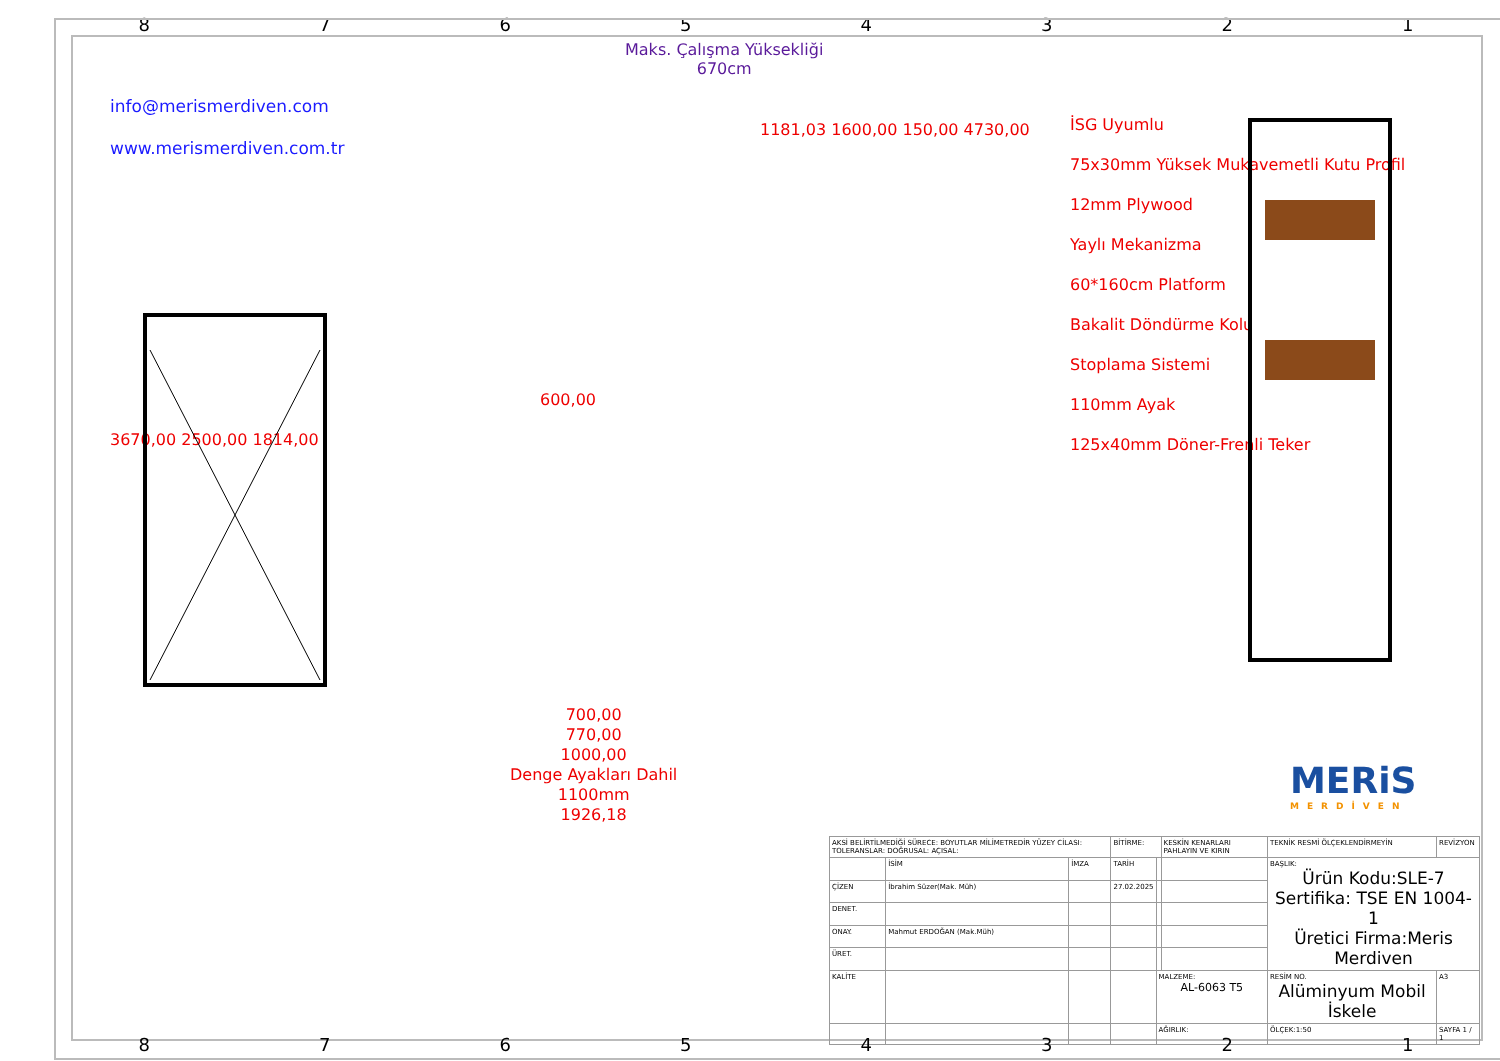87654321
info@merismerdiven.com
www.merismerdiven.com.tr
Maks. Çalışma Yüksekliği
670cm
İSG Uyumlu
75x30mm Yüksek Mukavemetli Kutu Profil
12mm Plywood
Yaylı Mekanizma
60*160cm Platform
Bakalit Döndürme Kolu
Stoplama Sistemi
110mm Ayak
125x40mm Döner-Frenli Teker
3670,00 2500,00 1814,00
600,00
700,00
770,00
1000,00
Denge Ayakları Dahil
1100mm
1926,18
1181,03 1600,00 150,00 4730,00
MERiS
MERDİVEN
| AKSİ BELİRTİLMEDİĞİ SÜRECE: BOYUTLAR MİLİMETREDİR YÜZEY CİLASI: TOLERANSLAR: DOĞRUSAL: AÇISAL: | | | BİTİRME: | | KESKİN KENARLARI PAHLAYIN VE KIRIN | TEKNİK RESMİ ÖLÇEKLENDİRMEYİN | REVİZYON |
| | İSİM | İMZA | TARİH | | | BAŞLIK: Ürün Kodu:SLE-7 Sertifika: TSE EN 1004-1 Üretici Firma:Meris Merdiven | |
| ÇİZEN | İbrahim Süzer(Mak. Müh) | | 27.02.2025 | | | | |
| DENET. | | | | | | | |
| ONAY. | Mahmut ERDOĞAN (Mak.Müh) | | | | | | |
| ÜRET. | | | | | | | |
| KALİTE | | | | MALZEME: AL-6063 T5 | | RESİM NO. Alüminyum Mobil İskele | A3 |
| | | | | AĞIRLIK: | | ÖLÇEK:1:50 | SAYFA 1 / 1 |
87654321